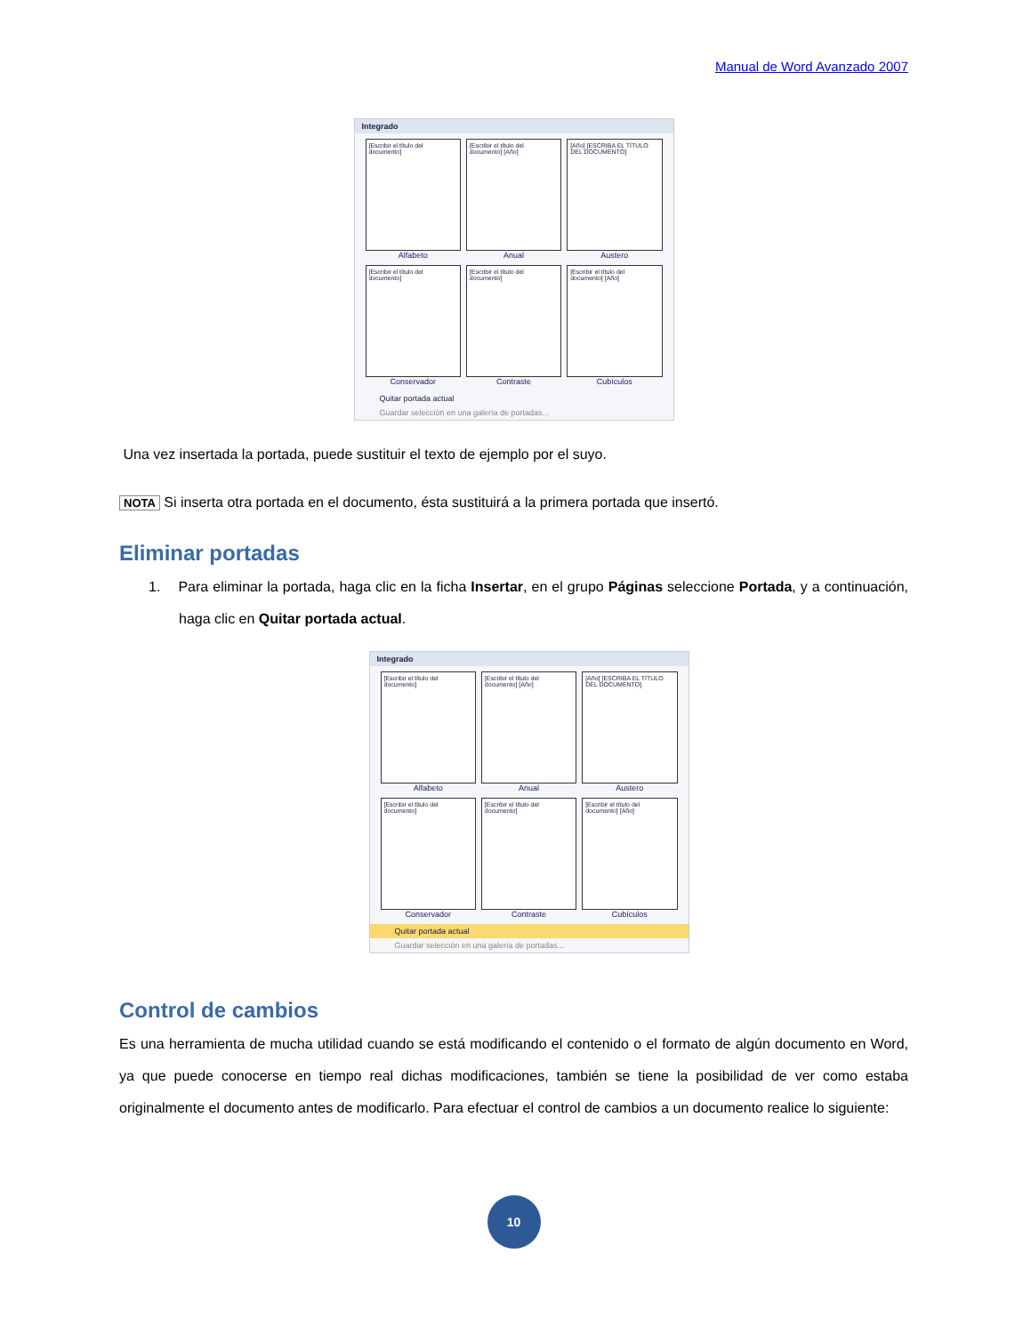Manual de Word Avanzado 2007
Integrado
[Escribir el título del documento]
Alfabeto
[Escribir el título del documento] [Año]
Anual
[Año] [ESCRIBA EL TÍTULO DEL DOCUMENTO]
Austero
[Escribir el título del documento]
Conservador
[Escribir el título del documento]
Contraste
[Escribir el título del documento] [Año]
Cubículos
Quitar portada actual
Guardar selección en una galería de portadas...
Una vez insertada la portada, puede sustituir el texto de ejemplo por el suyo.
NOTA Si inserta otra portada en el documento, ésta sustituirá a la primera portada que insertó.
Eliminar portadas
1. Para eliminar la portada, haga clic en la ficha Insertar, en el grupo Páginas seleccione Portada, y a continuación, haga clic en Quitar portada actual.
Integrado
[Escribir el título del documento]
Alfabeto
[Escribir el título del documento] [Año]
Anual
[Año] [ESCRIBA EL TÍTULO DEL DOCUMENTO]
Austero
[Escribir el título del documento]
Conservador
[Escribir el título del documento]
Contraste
[Escribir el título del documento] [Año]
Cubículos
Quitar portada actual
Guardar selección en una galería de portadas...
Control de cambios
Es una herramienta de mucha utilidad cuando se está modificando el contenido o el formato de algún documento en Word, ya que puede conocerse en tiempo real dichas modificaciones, también se tiene la posibilidad de ver como estaba originalmente el documento antes de modificarlo. Para efectuar el control de cambios a un documento realice lo siguiente:
10